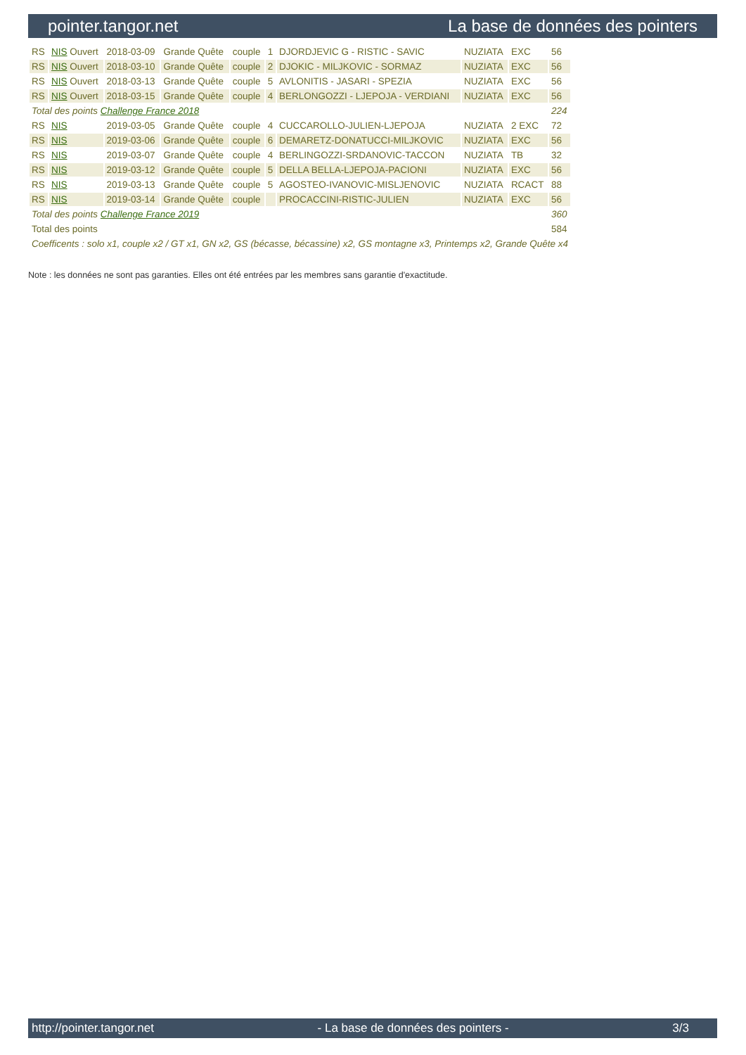pointer.tangor.net La base de données des pointers
| RS | NIS Ouvert | 2018-03-09 | Grande Quête | couple | 1 | DJORDJEVIC G - RISTIC - SAVIC | NUZIATA | EXC | 56 |
| RS | NIS Ouvert | 2018-03-10 | Grande Quête | couple | 2 | DJOKIC - MILJKOVIC - SORMAZ | NUZIATA | EXC | 56 |
| RS | NIS Ouvert | 2018-03-13 | Grande Quête | couple | 5 | AVLONITIS - JASARI - SPEZIA | NUZIATA | EXC | 56 |
| RS | NIS Ouvert | 2018-03-15 | Grande Quête | couple | 4 | BERLONGOZZI - LJEPOJA - VERDIANI | NUZIATA | EXC | 56 |
| Total des points Challenge France 2018 | | | | | | | | | 224 |
| RS | NIS | 2019-03-05 | Grande Quête | couple | 4 | CUCCAROLLO-JULIEN-LJEPOJA | NUZIATA | 2 EXC | 72 |
| RS | NIS | 2019-03-06 | Grande Quête | couple | 6 | DEMARETZ-DONATUCCI-MILJKOVIC | NUZIATA | EXC | 56 |
| RS | NIS | 2019-03-07 | Grande Quête | couple | 4 | BERLINGOZZI-SRDANOVIC-TACCON | NUZIATA | TB | 32 |
| RS | NIS | 2019-03-12 | Grande Quête | couple | 5 | DELLA BELLA-LJEPOJA-PACIONI | NUZIATA | EXC | 56 |
| RS | NIS | 2019-03-13 | Grande Quête | couple | 5 | AGOSTEO-IVANOVIC-MISLJENOVIC | NUZIATA | RCACT | 88 |
| RS | NIS | 2019-03-14 | Grande Quête | couple | | PROCACCINI-RISTIC-JULIEN | NUZIATA | EXC | 56 |
| Total des points Challenge France 2019 | | | | | | | | | 360 |
| Total des points | | | | | | | | | 584 |
| Coefficents : solo x1, couple x2 / GT x1, GN x2, GS (bécasse, bécassine) x2, GS montagne x3, Printemps x2, Grande Quête x4 | | | | | | | | | |
Note : les données ne sont pas garanties. Elles ont été entrées par les membres sans garantie d'exactitude.
http://pointer.tangor.net - La base de données des pointers - 3/3